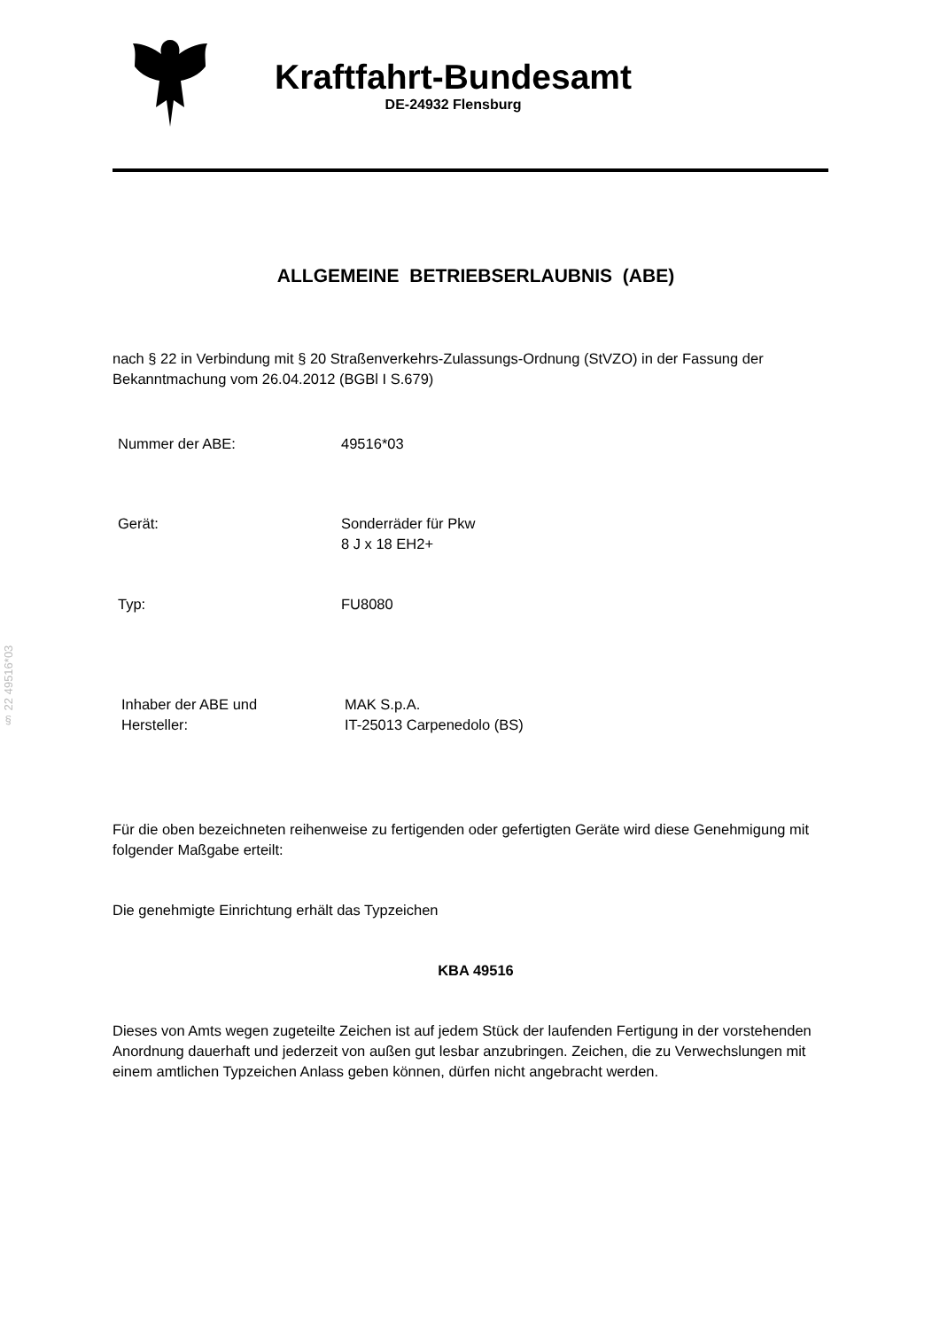§ 22 49516*03
Kraftfahrt-Bundesamt
DE-24932 Flensburg
ALLGEMEINE BETRIEBSERLAUBNIS (ABE)
nach § 22 in Verbindung mit § 20 Straßenverkehrs-Zulassungs-Ordnung (StVZO) in der Fassung der Bekanntmachung vom 26.04.2012 (BGBl I S.679)
Nummer der ABE: 49516*03
Gerät: Sonderräder für Pkw
8 J x 18 EH2+
Typ: FU8080
Inhaber der ABE und
Hersteller:
MAK S.p.A.
IT-25013 Carpenedolo (BS)
Für die oben bezeichneten reihenweise zu fertigenden oder gefertigten Geräte wird diese Genehmigung mit folgender Maßgabe erteilt:
Die genehmigte Einrichtung erhält das Typzeichen
KBA 49516
Dieses von Amts wegen zugeteilte Zeichen ist auf jedem Stück der laufenden Fertigung in der vorstehenden Anordnung dauerhaft und jederzeit von außen gut lesbar anzubringen. Zeichen, die zu Verwechslungen mit einem amtlichen Typzeichen Anlass geben können, dürfen nicht angebracht werden.